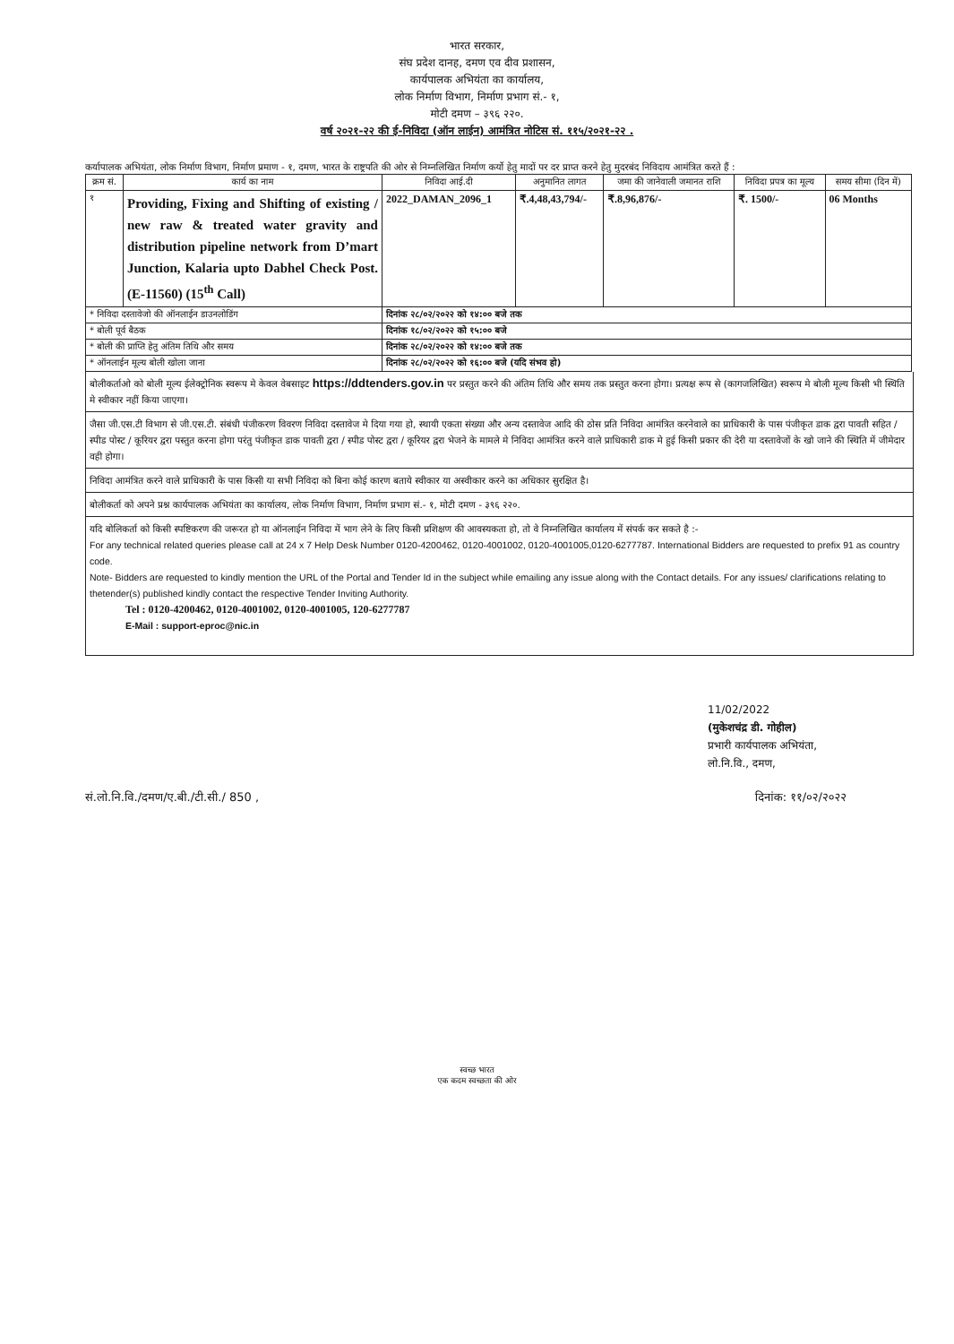भारत सरकार,
संघ प्रदेश दानह, दमण एव दीव प्रशासन,
कार्यपालक अभियंता का कार्यालय,
लोक निर्माण विभाग, निर्माण प्रभाग सं.- १,
मोटी दमण – ३९६ २२०.
वर्ष २०२१-२२ की ई-निविदा (ऑन लाईन) आमंत्रित नोटिस सं. ११५/२०२१-२२ .
कर्यापालक अभियंता, लोक निर्माण विभाग, निर्माण प्रमाण - १, दमण, भारत के राष्ट्रपति की ओर से निम्नलिखित निर्माण कर्यो हेतु मादों पर दर प्राप्त करने हेतु मुदरबंद निविदाय आमंत्रित करते हैं :
| क्रम सं. | कार्य का नाम | निविदा आई.दी | अनुमानित लागत | जमा की जानेवाली जमानत राशि | निविदा प्रपत्र का मूल्य | समय सीमा (दिन में) |
| --- | --- | --- | --- | --- | --- | --- |
| १ | Providing, Fixing and Shifting of existing / new raw & treated water gravity and distribution pipeline network from D’mart Junction, Kalaria upto Dabhel Check Post. (E-11560) (15<sup>th</sup> Call) | 2022_DAMAN_2096_1 | ₹.4,48,43,794/- | ₹.8,96,876/- | ₹. 1500/- | 06 Months |
| * निविदा दस्तावेजो की ऑनलाईन डाउनलोडिंग | | दिनांक २८/०२/२०२२ को १४:०० बजे तक | | | | |
| * बोली पूर्व बैठक | | दिनांक १८/०२/२०२२ को १५:०० बजे | | | | |
| * बोली की प्राप्ति हेतु अंतिम तिथि और समय | | दिनांक २८/०२/२०२२ को १४:०० बजे तक | | | | |
| * ऑनलाईन मूल्य बोली खोला जाना | | दिनांक २८/०२/२०२२ को १६:०० बजे (यदि संभव हो) | | | | |
बोलीकर्ताओ को बोली मूल्य ईलेक्ट्रोनिक स्वरूप मे केवल वेबसाइट https://ddtenders.gov.in पर प्रस्तुत करने की अंतिम तिथि और समय तक प्रस्तुत करना होगा। प्रत्यक्ष रूप से (कागजलिखित) स्वरूप मे बोली मूल्य किसी भी स्थिति मे स्वीकार नहीं किया जाएगा।
जैसा जी.एस.टी विभाग से जी.एस.टी. संबंधी पंजीकरण विवरण निविदा दस्तावेज मे दिया गया हो, स्थायी एकता संख्या और अन्य दस्तावेज आदि की ठोस प्रति निविदा आमंत्रित करनेवाले का प्राधिकारी के पास पंजीकृत डाक द्वरा पावती सहित / स्पीड पोस्ट / कूरियर द्वरा पस्तुत करना होगा परंतु पंजीकृत डाक पावती द्वरा / स्पीड पोस्ट द्वरा / कूरियर द्वरा भेजने के मामले मे निविदा आमंत्रित करने वाले प्राधिकारी डाक मे हुई किसी प्रकार की देरी या दस्तावेजों के खो जाने की स्थिति में जीमेदार वही होगा।
निविदा आमंत्रित करने वाले प्राधिकारी के पास किसी या सभी निविदा को बिना कोई कारण बताये स्वीकार या अस्वीकार करने का अधिकार सुरक्षित है।
बोलीकर्ता को अपने प्रश्न कार्यपालक अभियंता का कार्यालय, लोक निर्माण विभाग, निर्माण प्रभाग सं.- १, मोटी दमण - ३९६ २२०.
यदि बोलिकर्ता को किसी स्पष्टिकरण की जरूरत हो या ऑनलाईन निविदा में भाग लेने के लिए किसी प्रशिक्षण की आवस्यकता हो, तो वे निम्नलिखित कार्यालय में संपर्क कर सकते है :-
For any technical related queries please call at 24 x 7 Help Desk Number 0120-4200462, 0120-4001002, 0120-4001005,0120-6277787. International Bidders are requested to prefix 91 as country code.
Note- Bidders are requested to kindly mention the URL of the Portal and Tender Id in the subject while emailing any issue along with the Contact details. For any issues/ clarifications relating to thetender(s) published kindly contact the respective Tender Inviting Authority.
Tel : 0120-4200462, 0120-4001002, 0120-4001005, 120-6277787
E-Mail : support-eproc@nic.in
11/02/2022
(मुकेशचंद्र डी. गोहील)
प्रभारी कार्यपालक अभियंता,
लो.नि.वि., दमण,
सं.लो.नि.वि./दमण/ए.बी./टी.सी./ 850 , दिनांक: ११/०२/२०२२
स्वच्छ भारत
एक कदम स्वच्छता की ओर